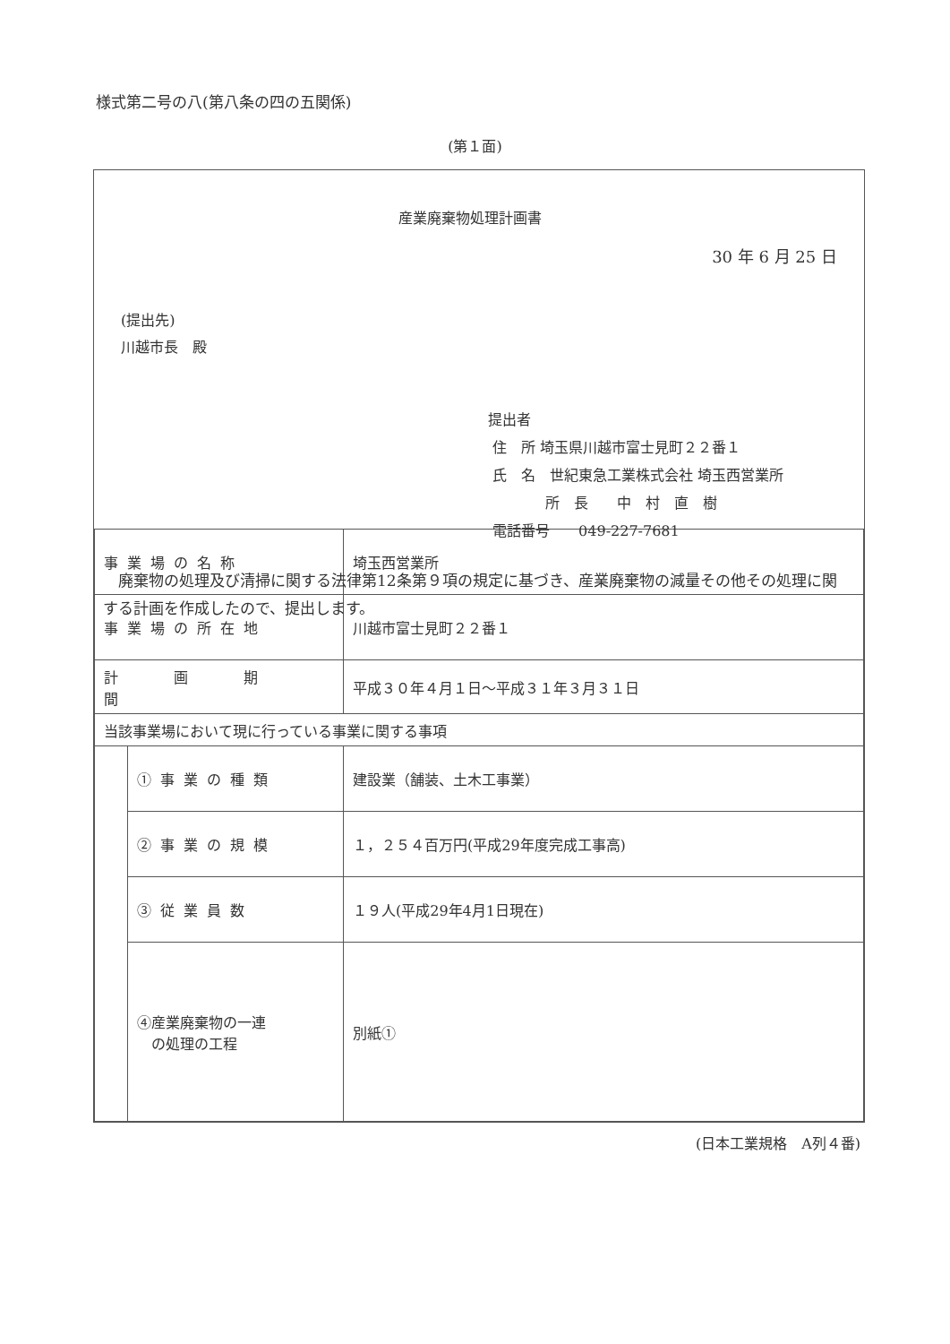様式第二号の八(第八条の四の五関係)
(第１面)
産業廃棄物処理計画書
30 年 6 月 25 日
(提出先)
川越市長　殿
提出者
住　所 埼玉県川越市富士見町２２番１
氏　名　世紀東急工業株式会社 埼玉西営業所
　　　　所　長　　中　村　直　樹
電話番号　　049-227-7681
　廃棄物の処理及び清掃に関する法律第12条第９項の規定に基づき、産業廃棄物の減量その他その処理に関する計画を作成したので、提出します。
| 事業場の名称 | | 埼玉西営業所 |
| 事業場の所在地 | | 川越市富士見町２２番１ |
| 計 画 期 間 | | 平成３０年４月１日～平成３１年３月３１日 |
| 当該事業場において現に行っている事業に関する事項 | | |
| | ①事業の種類 | 建設業（舗装、土木工事業） |
| | ②事業の規模 | １，２５４百万円(平成29年度完成工事高) |
| | ③従業員数 | １９人(平成29年4月1日現在) |
| | ④産業廃棄物の一連 の処理の工程 | 別紙① |
(日本工業規格　A列４番)